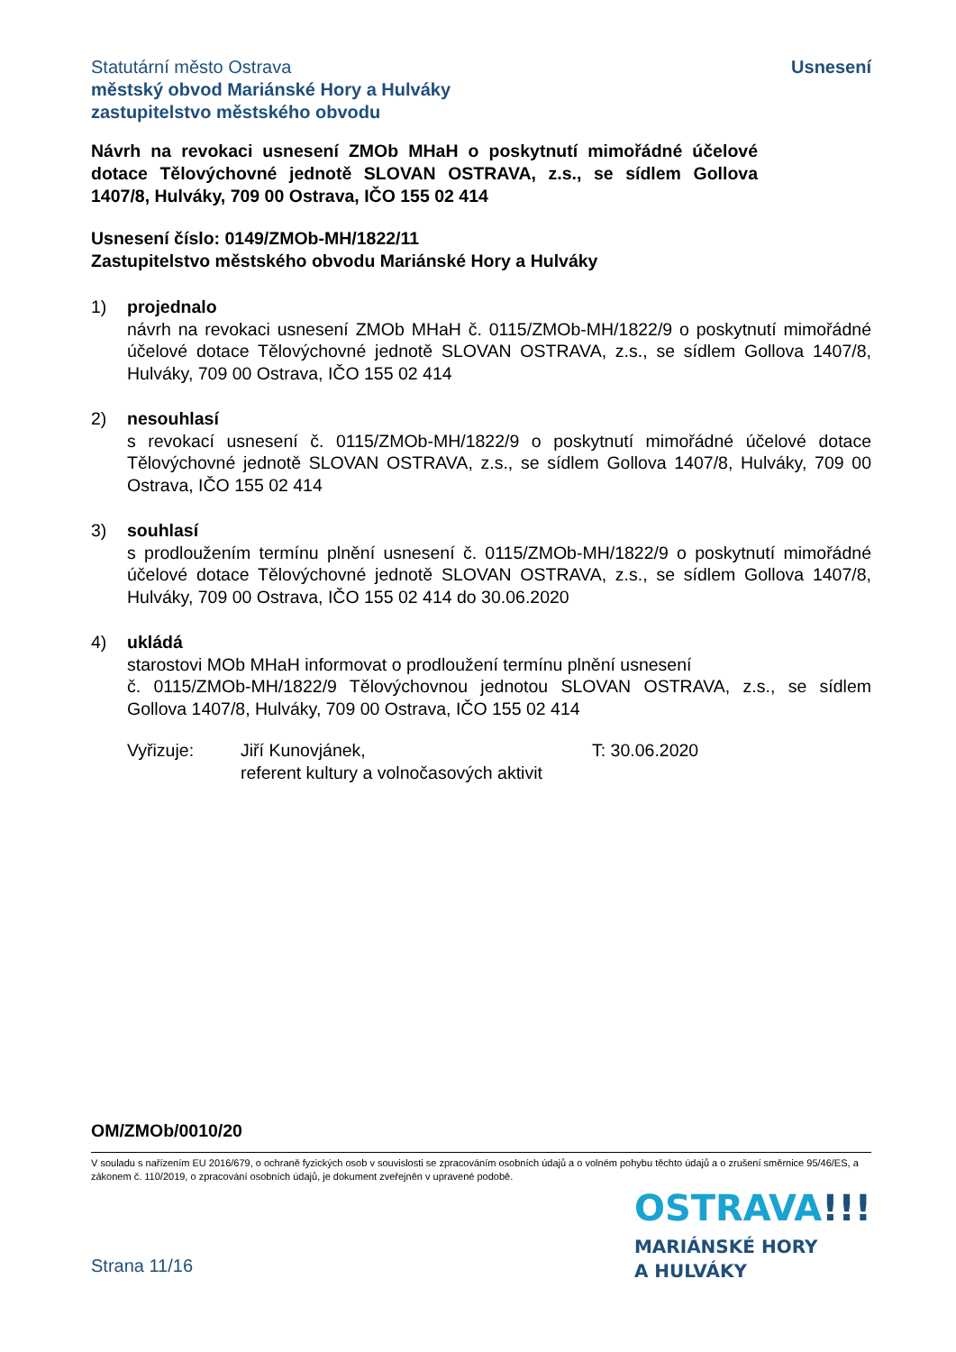Statutární město Ostrava
městský obvod Mariánské Hory a Hulváky
zastupitelstvo městského obvodu
Usnesení
Návrh na revokaci usnesení ZMOb MHaH o poskytnutí mimořádné účelové dotace Tělovýchovné jednotě SLOVAN OSTRAVA, z.s., se sídlem Gollova 1407/8, Hulváky, 709 00 Ostrava, IČO 155 02 414
Usnesení číslo: 0149/ZMOb-MH/1822/11
Zastupitelstvo městského obvodu Mariánské Hory a Hulváky
1) projednalo
návrh na revokaci usnesení ZMOb MHaH č. 0115/ZMOb-MH/1822/9 o poskytnutí mimořádné účelové dotace Tělovýchovné jednotě SLOVAN OSTRAVA, z.s., se sídlem Gollova 1407/8, Hulváky, 709 00 Ostrava, IČO 155 02 414
2) nesouhlasí
s revokací usnesení č. 0115/ZMOb-MH/1822/9 o poskytnutí mimořádné účelové dotace Tělovýchovné jednotě SLOVAN OSTRAVA, z.s., se sídlem Gollova 1407/8, Hulváky, 709 00 Ostrava, IČO 155 02 414
3) souhlasí
s prodloužením termínu plnění usnesení č. 0115/ZMOb-MH/1822/9 o poskytnutí mimořádné účelové dotace Tělovýchovné jednotě SLOVAN OSTRAVA, z.s., se sídlem Gollova 1407/8, Hulváky, 709 00 Ostrava, IČO 155 02 414 do 30.06.2020
4) ukládá
starostovi MOb MHaH informovat o prodloužení termínu plnění usnesení
č. 0115/ZMOb-MH/1822/9 Tělovýchovnou jednotou SLOVAN OSTRAVA, z.s., se sídlem Gollova 1407/8, Hulváky, 709 00 Ostrava, IČO 155 02 414
Vyřizuje: Jiří Kunovjánek,
referent kultury a volnočasových aktivit
T: 30.06.2020
OM/ZMOb/0010/20
V souladu s nařízením EU 2016/679, o ochraně fyzických osob v souvislosti se zpracováním osobních údajů a o volném pohybu těchto údajů a o zrušení směrnice 95/46/ES, a zákonem č. 110/2019, o zpracování osobních údajů, je dokument zveřejněn v upravené podobě.
Strana 11/16
OSTRAVA!!!
MARIÁNSKÉ HORY
A HULVÁKY